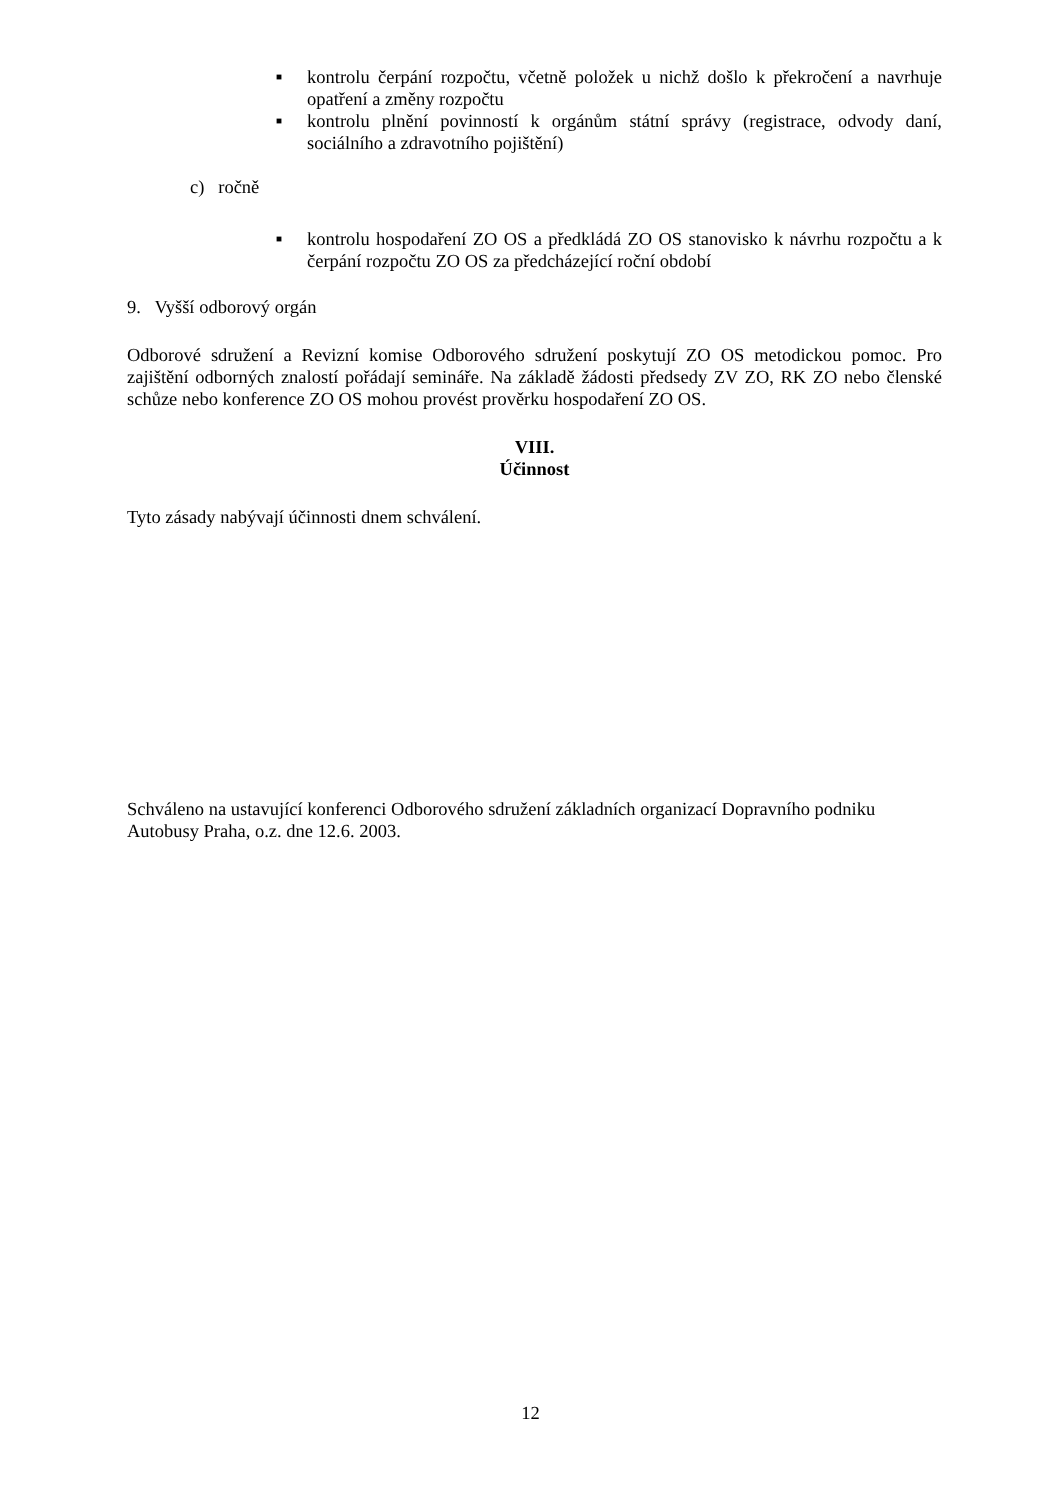■ kontrolu čerpání rozpočtu, včetně položek u nichž došlo k překročení a navrhuje opatření a změny rozpočtu
■ kontrolu plnění povinností k orgánům státní správy (registrace, odvody daní, sociálního a zdravotního pojištění)
c) ročně
■ kontrolu hospodaření ZO OS a předkládá ZO OS stanovisko k návrhu rozpočtu a k čerpání rozpočtu ZO OS za předcházející roční období
9. Vyšší odborový orgán
Odborové sdružení a Revizní komise Odborového sdružení poskytují ZO OS metodickou pomoc. Pro zajištění odborných znalostí pořádají semináře. Na základě žádosti předsedy ZV ZO, RK ZO nebo členské schůze nebo konference ZO OS mohou provést prověrku hospodaření ZO OS.
VIII.
Účinnost
Tyto zásady nabývají účinnosti dnem schválení.
Schváleno na ustavující konferenci Odborového sdružení základních organizací Dopravního podniku Autobusy Praha, o.z. dne 12.6. 2003.
12